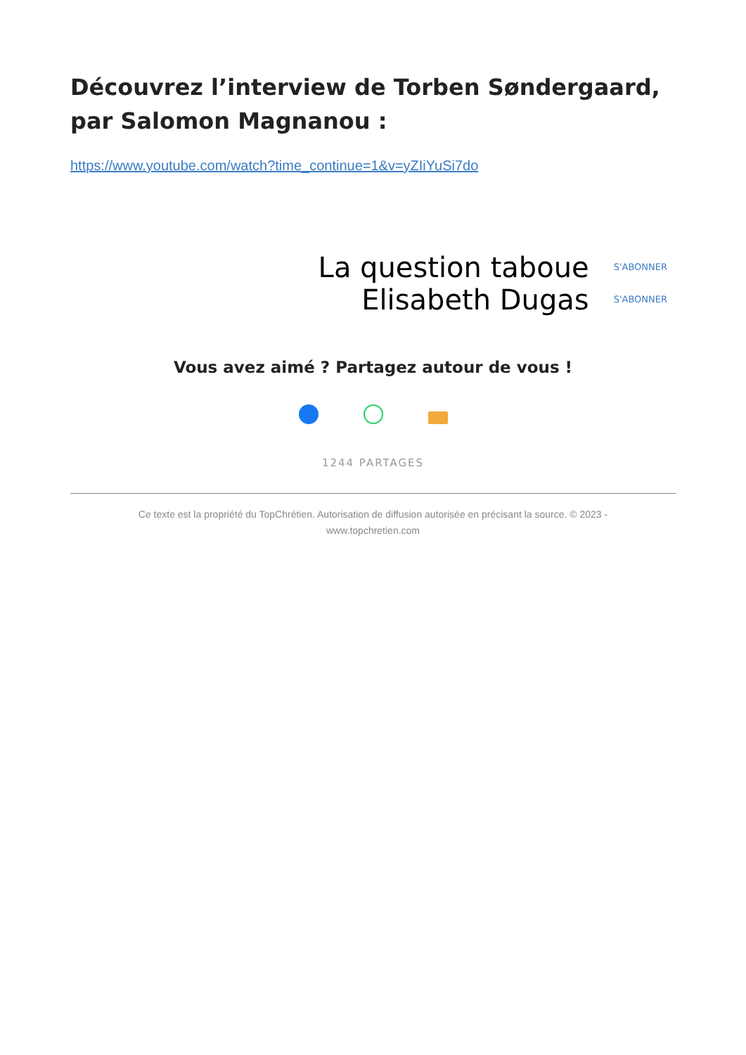Découvrez l’interview de Torben Søndergaard, par Salomon Magnanou :
https://www.youtube.com/watch?time_continue=1&v=yZIiYuSi7do
La question taboue
Elisabeth Dugas
S'ABONNER
S'ABONNER
Vous avez aimé ? Partagez autour de vous !
1244 PARTAGES
Ce texte est la propriété du TopChrétien. Autorisation de diffusion autorisée en précisant la source. © 2023 -
www.topchretien.com